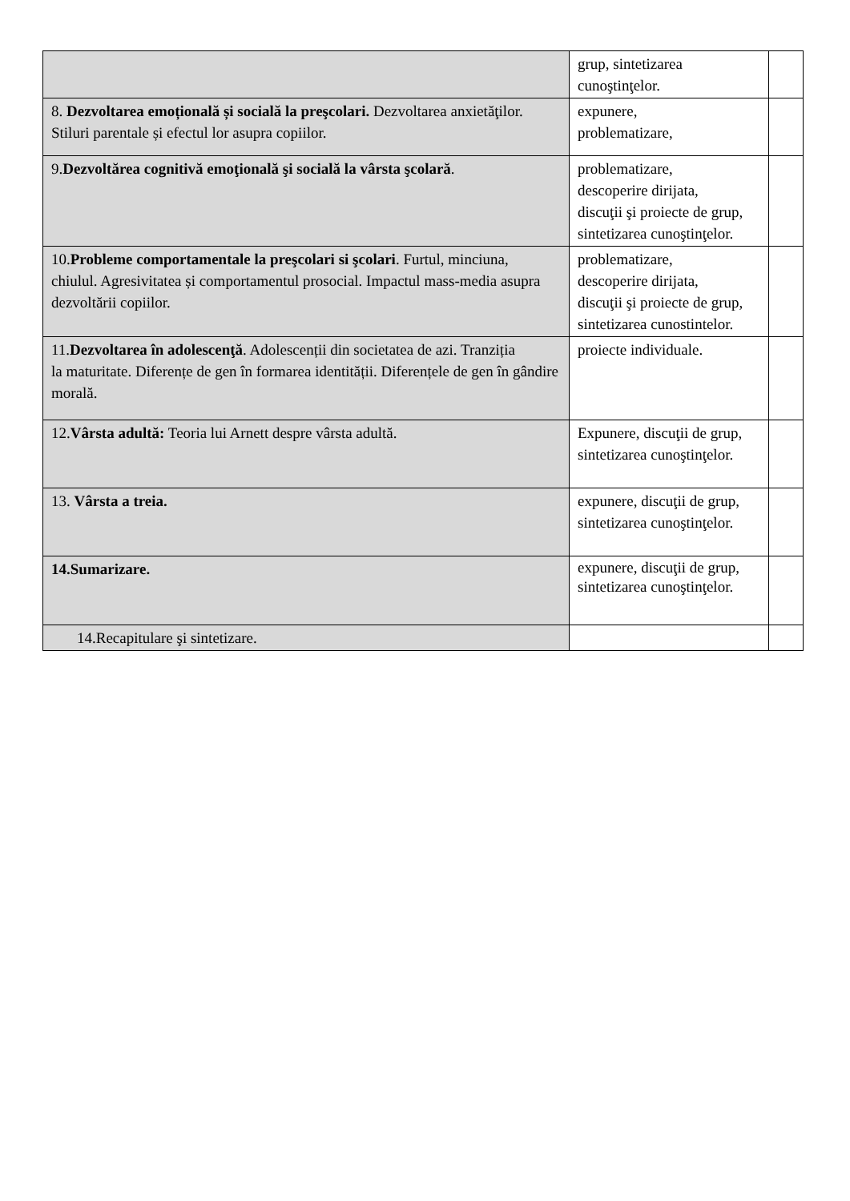| | grup, sintetizarea cunoştinţelor. | |
| 8. Dezvoltarea emoțională și socială la preşcolari. Dezvoltarea anxietăţilor. Stiluri parentale și efectul lor asupra copiilor. | expunere, problematizare, | |
| 9. Dezvoltărea cognitivă emoţională şi socială la vârsta şcolară . | problematizare, descoperire dirijata, discuţii şi proiecte de grup, sintetizarea cunoştinţelor. | |
| 10. Probleme comportamentale la preşcolari si şcolari . Furtul, minciuna, chiulul. Agresivitatea și comportamentul prosocial. Impactul mass-media asupra dezvoltării copiilor. | problematizare, descoperire dirijata, discuţii şi proiecte de grup, sintetizarea cunostintelor. | |
| 11. Dezvoltarea în adolescenţă . Adolescenții din societatea de azi. Tranziția la maturitate. Diferențe de gen în formarea identității. Diferențele de gen în gândire morală. | proiecte individuale. | |
| 12. Vârsta adultă: Teoria lui Arnett despre vârsta adultă. | Expunere, discuţii de grup, sintetizarea cunoştinţelor. | |
| 13. Vârsta a treia. | expunere, discuţii de grup, sintetizarea cunoştinţelor. | |
| 14.Sumarizare. | expunere, discuţii de grup, sintetizarea cunoştinţelor. | |
| 14.Recapitulare şi sintetizare. | | |